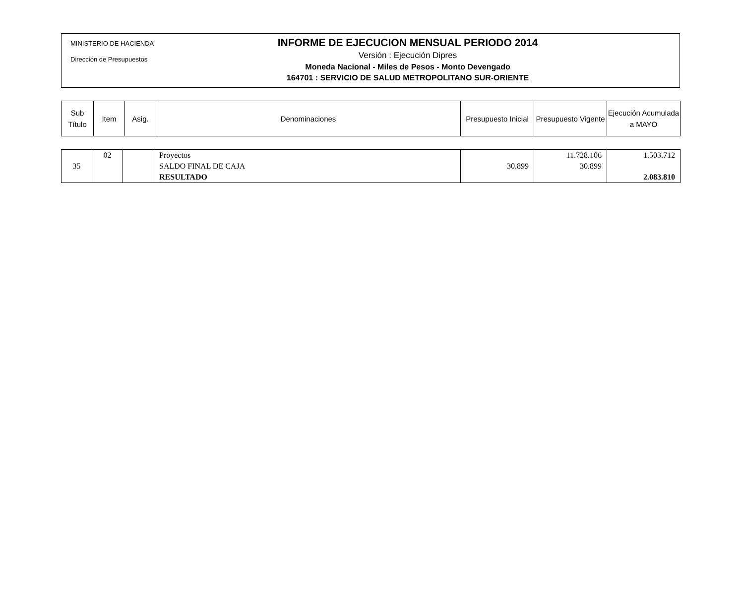MINISTERIO DE HACIENDA
Dirección de Presupuestos
INFORME DE EJECUCION MENSUAL PERIODO 2014
Versión : Ejecución Dipres
Moneda Nacional - Miles de Pesos - Monto Devengado
164701 : SERVICIO DE SALUD METROPOLITANO SUR-ORIENTE
| Sub Título | Item | Asig. | Denominaciones | Presupuesto Inicial | Presupuesto Vigente | Ejecución Acumulada a MAYO |
| --- | --- | --- | --- | --- | --- | --- |
| 35 | 02 | | Proyectos SALDO FINAL DE CAJA RESULTADO | 30.899 | 11.728.106 30.899 | 1.503.712 2.083.810 |